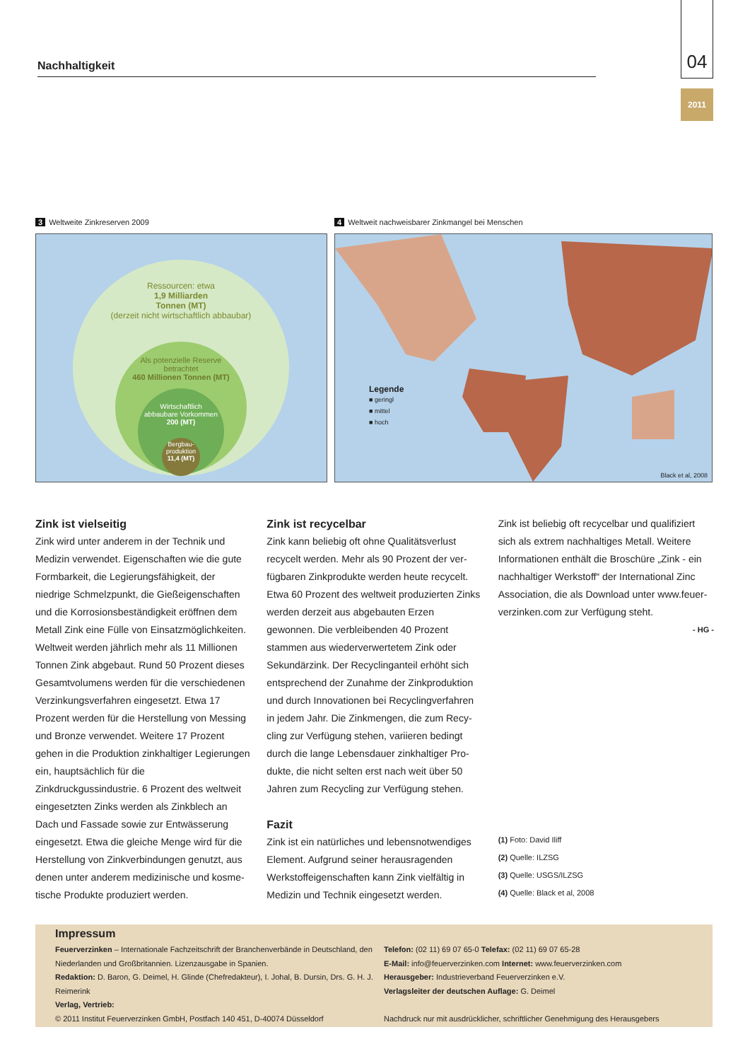Nachhaltigkeit
04
2011
3 Weltweite Zinkreserven 2009
Ressourcen: etwa
1,9 Milliarden
Tonnen (MT)
(derzeit nicht wirtschaftlich abbaubar)
Als potenzielle Reserve
betrachtet
460 Millionen Tonnen (MT)
Wirtschaftlich
abbaubare Vorkommen
200 (MT)
Bergbau-
produktion
11,4 (MT)
4 Weltweit nachweisbarer Zinkmangel bei Menschen
Legende
■ geringl
■ mittel
■ hoch
Black et al, 2008
Zink ist vielseitig
Zink wird unter anderem in der Technik und Medizin verwendet. Eigenschaften wie die gute Formbarkeit, die Legierungsfähigkeit, der niedrige Schmelzpunkt, die Gießeigenschaf­ten und die Korrosionsbeständigkeit eröffnen dem Metall Zink eine Fülle von Einsatzmög­lichkeiten. Weltweit werden jährlich mehr als 11 Millionen Tonnen Zink abgebaut. Rund 50 Prozent dieses Gesamtvolumens werden für die verschiedenen Verzinkungsverfahren eingesetzt. Etwa 17 Prozent werden für die Her­stellung von Messing und Bronze verwendet. Weitere 17 Prozent gehen in die Produktion zinkhaltiger Legierungen ein, hauptsächlich für die Zinkdruckgussindustrie. 6 Prozent des welt­weit eingesetzten Zinks werden als Zinkblech an Dach und Fassade sowie zur Entwässerung eingesetzt. Etwa die gleiche Menge wird für die Herstellung von Zinkverbindungen genutzt, aus denen unter anderem medizinische und kosme­tische Produkte produziert werden.
Zink ist recycelbar
Zink kann beliebig oft ohne Qualitätsverlust recycelt werden. Mehr als 90 Prozent der ver­fügbaren Zinkprodukte werden heute recycelt. Etwa 60 Prozent des weltweit produzierten Zinks werden derzeit aus abgebauten Erzen gewonnen. Die verbleibenden 40 Prozent stammen aus wiederverwertetem Zink oder Sekundärzink. Der Recyclinganteil erhöht sich entsprechend der Zunahme der Zinkproduktion und durch Innovationen bei Recyclingverfahren in jedem Jahr. Die Zinkmengen, die zum Recy­cling zur Verfügung stehen, variieren bedingt durch die lange Lebensdauer zinkhaltiger Pro­dukte, die nicht selten erst nach weit über 50 Jahren zum Recycling zur Verfügung stehen.
Fazit
Zink ist ein natürliches und lebensnotwendiges Element. Aufgrund seiner herausragenden Werkstoffeigenschaften kann Zink vielfältig in Medizin und Technik eingesetzt werden.
Zink ist beliebig oft recycelbar und qualifiziert sich als extrem nachhaltiges Metall. Weitere Informationen enthält die Broschüre „Zink - ein nachhaltiger Werkstoff“ der International Zinc Association, die als Download unter www.feuer­verzinken.com zur Verfügung steht.
- HG -
(1) Foto: David Iliff
(2) Quelle: ILZSG
(3) Quelle: USGS/ILZSG
(4) Quelle: Black et al, 2008
Impressum
Feuerverzinken – Internationale Fachzeitschrift der Branchenverbände in Deutschland, den Niederlanden und Großbritannien. Lizenzausgabe in Spanien.
Redaktion: D. Baron, G. Deimel, H. Glinde (Chefredakteur), I. Johal, B. Dursin, Drs. G. H. J. Reimerink
Verlag, Vertrieb:
© 2011 Institut Feuerverzinken GmbH, Postfach 140 451, D-40074 Düsseldorf
Telefon: (02 11) 69 07 65-0 Telefax: (02 11) 69 07 65-28
E-Mail: info@feuerverzinken.com Internet: www.feuerverzinken.com
Herausgeber: Industrieverband Feuerverzinken e.V.
Verlagsleiter der deutschen Auflage: G. Deimel
Nachdruck nur mit ausdrücklicher, schriftlicher Genehmigung des Herausgebers